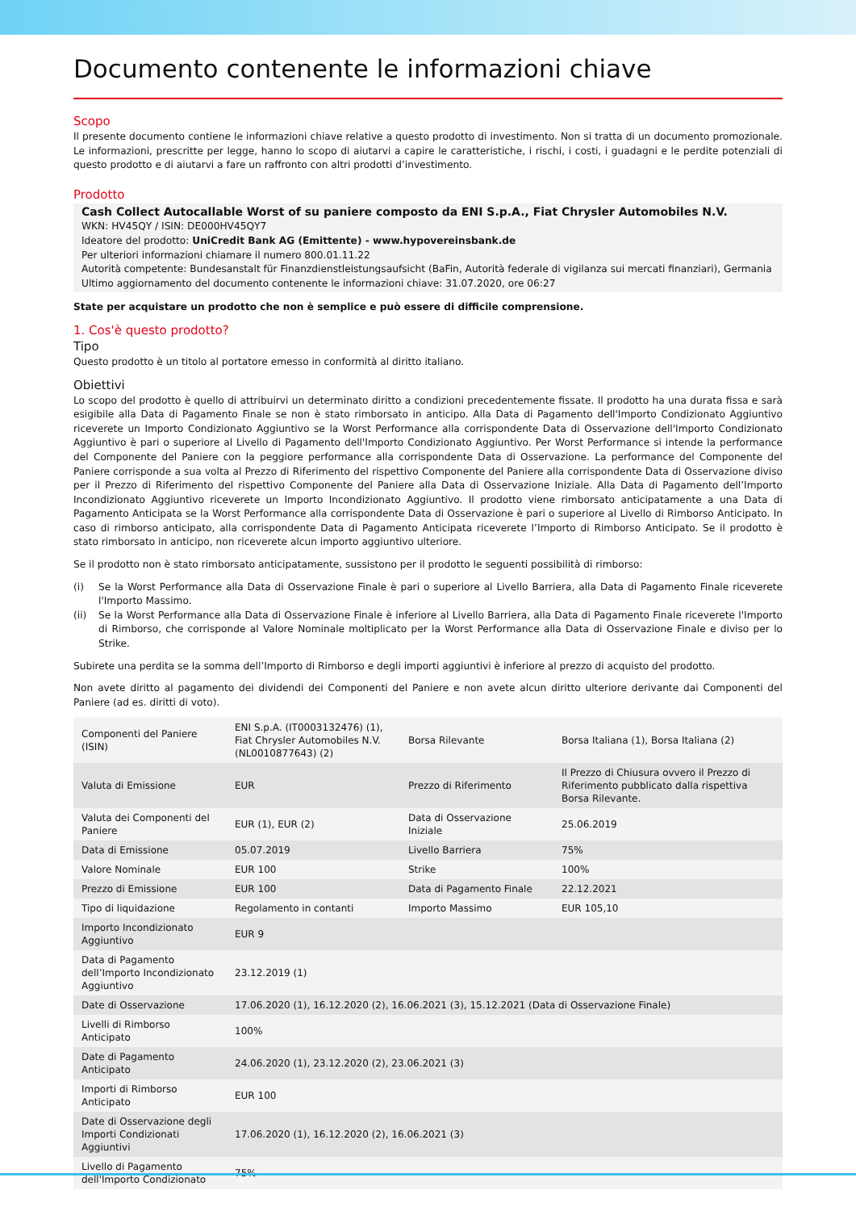Documento contenente le informazioni chiave
Scopo
Il presente documento contiene le informazioni chiave relative a questo prodotto di investimento. Non si tratta di un documento promozionale. Le informazioni, prescritte per legge, hanno lo scopo di aiutarvi a capire le caratteristiche, i rischi, i costi, i guadagni e le perdite potenziali di questo prodotto e di aiutarvi a fare un raffronto con altri prodotti d’investimento.
Prodotto
Cash Collect Autocallable Worst of su paniere composto da ENI S.p.A., Fiat Chrysler Automobiles N.V.
WKN: HV45QY / ISIN: DE000HV45QY7
Ideatore del prodotto: UniCredit Bank AG (Emittente) - www.hypovereinsbank.de
Per ulteriori informazioni chiamare il numero 800.01.11.22
Autorità competente: Bundesanstalt für Finanzdienstleistungsaufsicht (BaFin, Autorità federale di vigilanza sui mercati finanziari), Germania
Ultimo aggiornamento del documento contenente le informazioni chiave: 31.07.2020, ore 06:27
State per acquistare un prodotto che non è semplice e può essere di difficile comprensione.
1. Cos'è questo prodotto?
Tipo
Questo prodotto è un titolo al portatore emesso in conformità al diritto italiano.
Obiettivi
Lo scopo del prodotto è quello di attribuirvi un determinato diritto a condizioni precedentemente fissate. Il prodotto ha una durata fissa e sarà esigibile alla Data di Pagamento Finale se non è stato rimborsato in anticipo. Alla Data di Pagamento dell'Importo Condizionato Aggiuntivo riceverete un Importo Condizionato Aggiuntivo se la Worst Performance alla corrispondente Data di Osservazione dell'Importo Condizionato Aggiuntivo è pari o superiore al Livello di Pagamento dell'Importo Condizionato Aggiuntivo. Per Worst Performance si intende la performance del Componente del Paniere con la peggiore performance alla corrispondente Data di Osservazione. La performance del Componente del Paniere corrisponde a sua volta al Prezzo di Riferimento del rispettivo Componente del Paniere alla corrispondente Data di Osservazione diviso per il Prezzo di Riferimento del rispettivo Componente del Paniere alla Data di Osservazione Iniziale. Alla Data di Pagamento dell’Importo Incondizionato Aggiuntivo riceverete un Importo Incondizionato Aggiuntivo. Il prodotto viene rimborsato anticipatamente a una Data di Pagamento Anticipata se la Worst Performance alla corrispondente Data di Osservazione è pari o superiore al Livello di Rimborso Anticipato. In caso di rimborso anticipato, alla corrispondente Data di Pagamento Anticipata riceverete l’Importo di Rimborso Anticipato. Se il prodotto è stato rimborsato in anticipo, non riceverete alcun importo aggiuntivo ulteriore.
Se il prodotto non è stato rimborsato anticipatamente, sussistono per il prodotto le seguenti possibilità di rimborso:
(i) Se la Worst Performance alla Data di Osservazione Finale è pari o superiore al Livello Barriera, alla Data di Pagamento Finale riceverete l'Importo Massimo.
(ii) Se la Worst Performance alla Data di Osservazione Finale è inferiore al Livello Barriera, alla Data di Pagamento Finale riceverete l'Importo di Rimborso, che corrisponde al Valore Nominale moltiplicato per la Worst Performance alla Data di Osservazione Finale e diviso per lo Strike.
Subirete una perdita se la somma dell’Importo di Rimborso e degli importi aggiuntivi è inferiore al prezzo di acquisto del prodotto.
Non avete diritto al pagamento dei dividendi dei Componenti del Paniere e non avete alcun diritto ulteriore derivante dai Componenti del Paniere (ad es. diritti di voto).
| Componenti del Paniere (ISIN) | ENI S.p.A. (IT0003132476) (1), Fiat Chrysler Automobiles N.V. (NL0010877643) (2) | Borsa Rilevante | Borsa Italiana (1), Borsa Italiana (2) |
| Valuta di Emissione | EUR | Prezzo di Riferimento | Il Prezzo di Chiusura ovvero il Prezzo di Riferimento pubblicato dalla rispettiva Borsa Rilevante. |
| Valuta dei Componenti del Paniere | EUR (1), EUR (2) | Data di Osservazione Iniziale | 25.06.2019 |
| Data di Emissione | 05.07.2019 | Livello Barriera | 75% |
| Valore Nominale | EUR 100 | Strike | 100% |
| Prezzo di Emissione | EUR 100 | Data di Pagamento Finale | 22.12.2021 |
| Tipo di liquidazione | Regolamento in contanti | Importo Massimo | EUR 105,10 |
| Importo Incondizionato Aggiuntivo | EUR 9 | | |
| Data di Pagamento dell’Importo Incondizionato Aggiuntivo | 23.12.2019 (1) | | |
| Date di Osservazione | 17.06.2020 (1), 16.12.2020 (2), 16.06.2021 (3), 15.12.2021 (Data di Osservazione Finale) | | |
| Livelli di Rimborso Anticipato | 100% | | |
| Date di Pagamento Anticipato | 24.06.2020 (1), 23.12.2020 (2), 23.06.2021 (3) | | |
| Importi di Rimborso Anticipato | EUR 100 | | |
| Date di Osservazione degli Importi Condizionati Aggiuntivi | 17.06.2020 (1), 16.12.2020 (2), 16.06.2021 (3) | | |
| Livello di Pagamento dell'Importo Condizionato | 75% | | |